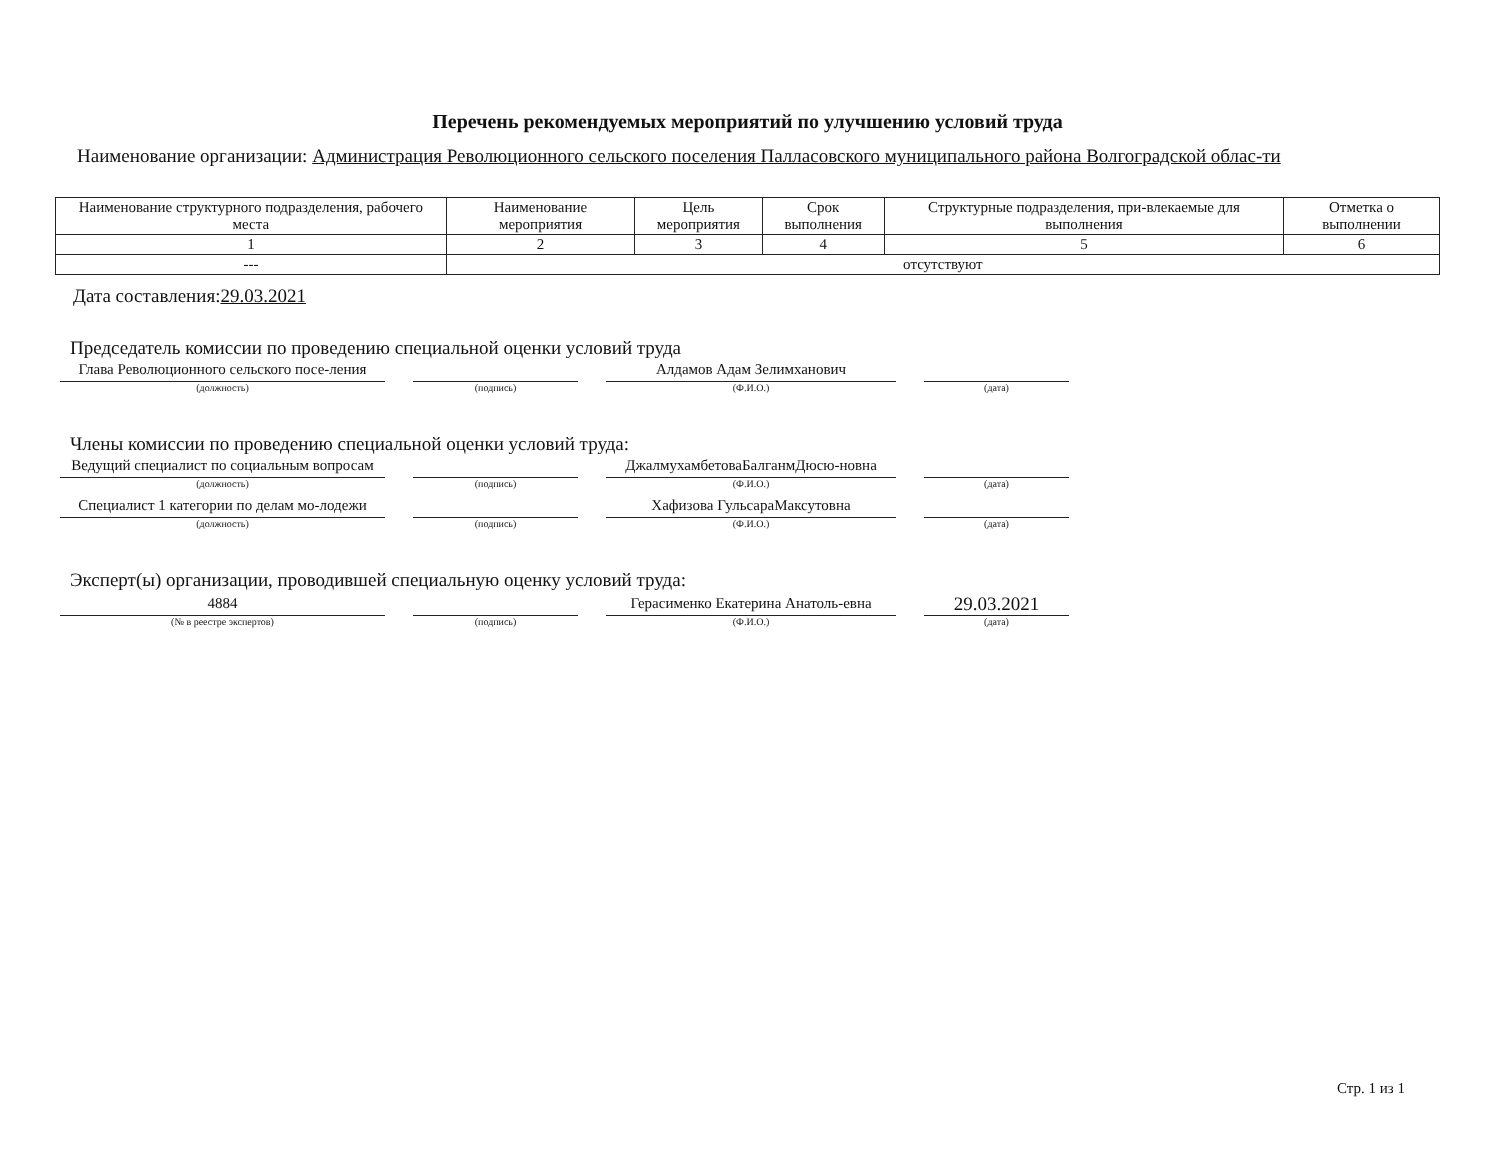Перечень рекомендуемых мероприятий по улучшению условий труда
Наименование организации: Администрация Революционного сельского поселения Палласовского муниципального района Волгоградской облас-ти
| Наименование структурного подразделения, рабочего места | Наименование мероприятия | Цель мероприятия | Срок выполнения | Структурные подразделения, при-влекаемые для выполнения | Отметка о выполнении |
| --- | --- | --- | --- | --- | --- |
| 1 | 2 | 3 | 4 | 5 | 6 |
| --- | отсутствуют | | | | |
Дата составления:29.03.2021
Председатель комиссии по проведению специальной оценки условий труда
Глава Революционного сельского посе-ления
(должность)
(подпись)
Алдамов Адам Зелимханович
(Ф.И.О.)
(дата)
Члены комиссии по проведению специальной оценки условий труда:
Ведущий специалист по социальным вопросам
(должность)
(подпись)
ДжалмухамбетоваБалганмДюсю-новна
(Ф.И.О.)
(дата)
Специалист 1 категории по делам мо-лодежи
(должность)
(подпись)
Хафизова ГульсараМаксутовна
(Ф.И.О.)
(дата)
Эксперт(ы) организации, проводившей специальную оценку условий труда:
4884
(№ в реестре экспертов)
(подпись)
Герасименко Екатерина Анатоль-евна
(Ф.И.О.)
29.03.2021
(дата)
Стр. 1 из 1